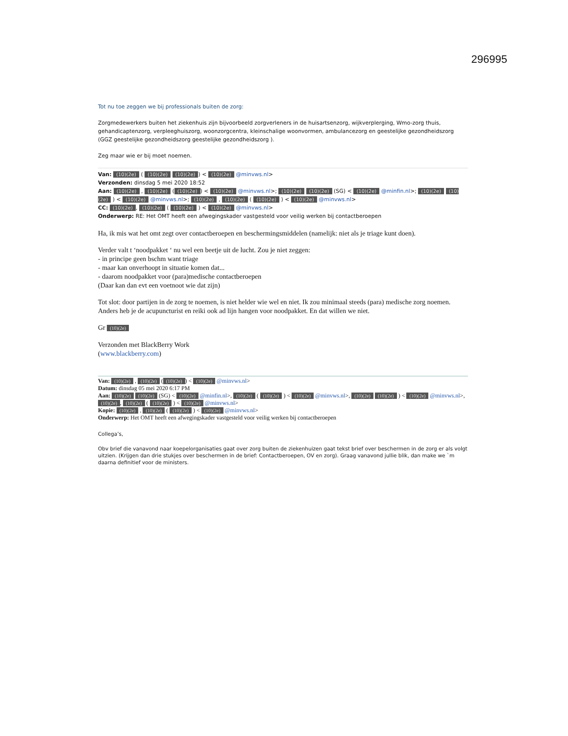296995
Tot nu toe zeggen we bij professionals buiten de zorg:
Zorgmedewerkers buiten het ziekenhuis zijn bijvoorbeeld zorgverleners in de huisartsenzorg, wijkverplerging, Wmo-zorg thuis, gehandicaptenzorg, verpleeghuiszorg, woonzorgcentra, kleinschalige woonvormen, ambulancezorg en geestelijke gezondheidszorg (GGZ geestelijke gezondheidszorg geestelijke gezondheidszorg ).
Zeg maar wie er bij moet noemen.
Van: (10)(2e) ( (10)(2e) (10)(2e)) < (10)(2e) @minvws.nl>
Verzonden: dinsdag 5 mei 2020 18:52
Aan: (10)(2e) , (10)(2e) ((10)(2e)) < (10)(2e) @minvws.nl>; (10)(2e) (10)(2e) (SG) < (10)(2e) @minfin.nl>; (10)(2e) (10)(2e) ) < (10)(2e) @minvws.nl>; (10)(2e) , (10)(2e) ( (10)(2e) ) < (10)(2e) @minvws.nl>
CC: (10)(2e), (10)(2e) ( (10)(2e) ) < (10)(2e) @minvws.nl>
Onderwerp: RE: Het OMT heeft een afwegingskader vastgesteld voor veilig werken bij contactberoepen
Ha, ik mis wat het omt zegt over contactberoepen en beschermingsmiddelen (namelijk: niet als je triage kunt doen).
Verder valt t ‘noodpakket ‘ nu wel een beetje uit de lucht. Zou je niet zeggen:
- in principe geen bschm want triage
- maar kan onverhoopt in situatie komen dat...
- daarom noodpakket voor (para)medische contactberoepen
(Daar kan dan evt een voetnoot wie dat zijn)
Tot slot: door partijen in de zorg te noemen, is niet helder wie wel en niet. Ik zou minimaal steeds (para) medische zorg noemen.
Anders heb je de acupuncturist en reiki ook ad lijn hangen voor noodpakket. En dat willen we niet.
Gr (10)(2e)
Verzonden met BlackBerry Work
(www.blackberry.com)
Van: (10)(2e) , (10)(2e) ((10)(2e)) < (10)(2e) @minvws.nl>
Datum: dinsdag 05 mei 2020 6:17 PM
Aan: (10)(2e) (10)(2e) (SG) < (10)(2e) @minfin.nl>, (10)(2e) ( (10)(2e) ) < (10)(2e) @minvws.nl>, (10)(2e) (10)(2e) ) < (10)(2e) @minvws.nl>, (10)(2e), (10)(2e) ( (10)(2e) ) < (10)(2e) @minvws.nl>
Kopie: (10)(2e) , (10)(2e) ( (10)(2e) ) < (10)(2e) @minvws.nl>
Onderwerp: Het OMT heeft een afwegingskader vastgesteld voor veilig werken bij contactberoepen
Collega’s,
Obv brief die vanavond naar koepelorganisaties gaat over zorg buiten de ziekenhuizen gaat tekst brief over beschermen in de zorg er als volgt uitzien. (Krijgen dan drie stukjes over beschermen in de brief: Contactberoepen, OV en zorg). Graag vanavond jullie blik, dan make we `m daarna definitief voor de ministers.